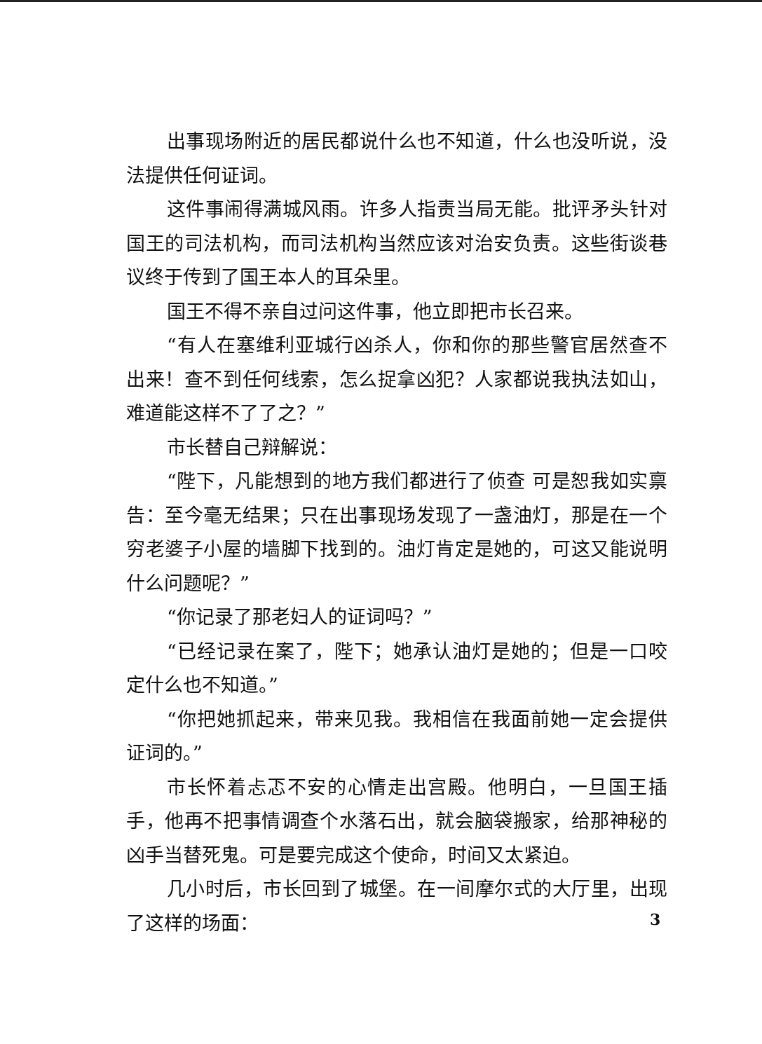出事现场附近的居民都说什么也不知道，什么也没听说，没法提供任何证词。
这件事闹得满城风雨。许多人指责当局无能。批评矛头针对国王的司法机构，而司法机构当然应该对治安负责。这些街谈巷议终于传到了国王本人的耳朵里。
国王不得不亲自过问这件事，他立即把市长召来。
“有人在塞维利亚城行凶杀人，你和你的那些警官居然查不出来！查不到任何线索，怎么捉拿凶犯？人家都说我执法如山，难道能这样不了了之？”
市长替自己辩解说：
“陛下，凡能想到的地方我们都进行了侦查 可是恕我如实禀告：至今毫无结果；只在出事现场发现了一盏油灯，那是在一个穷老婆子小屋的墙脚下找到的。油灯肯定是她的，可这又能说明什么问题呢？”
“你记录了那老妇人的证词吗？”
“已经记录在案了，陛下；她承认油灯是她的；但是一口咬定什么也不知道。”
“你把她抓起来，带来见我。我相信在我面前她一定会提供证词的。”
市长怀着忐忑不安的心情走出宫殿。他明白，一旦国王插手，他再不把事情调查个水落石出，就会脑袋搬家，给那神秘的凶手当替死鬼。可是要完成这个使命，时间又太紧迫。
几小时后，市长回到了城堡。在一间摩尔式的大厅里，出现了这样的场面：
3